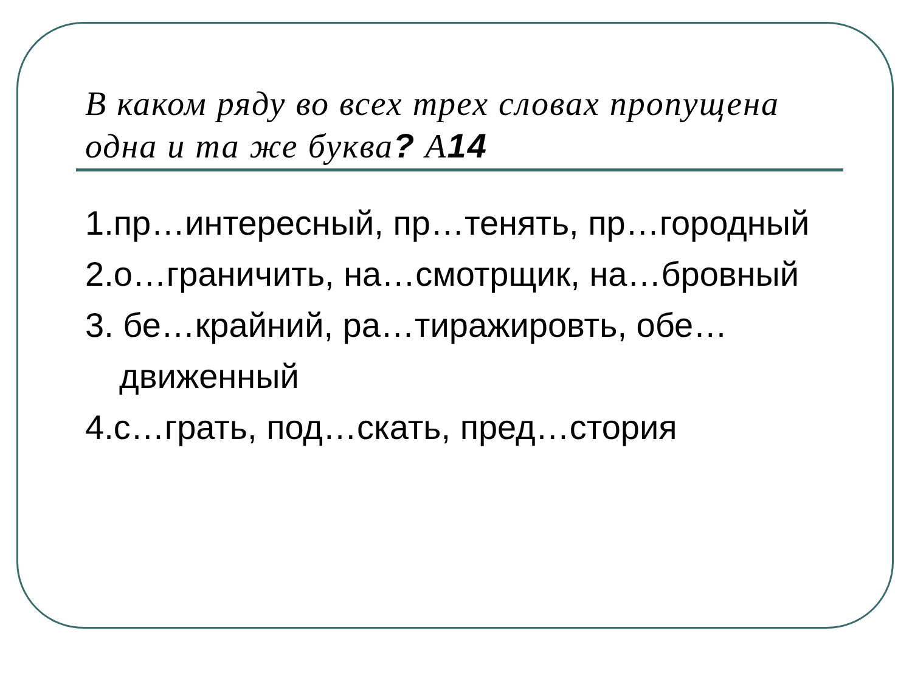В каком ряду во всех трех словах пропущена одна и та же буква? А14
1.пр…интересный, пр…тенять, пр…городный
2.о…граничить, на…смотрщик, на…бровный
3. бе…крайний, ра…тиражировть, обе…движенный
4.с…грать, под…скать, пред…стория